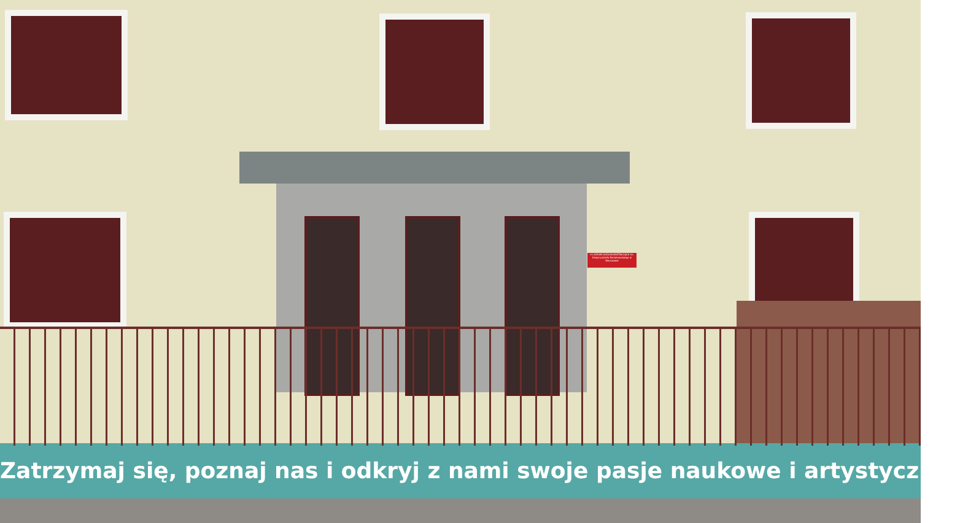V LICEUM OGÓLNOKSZTAŁCĄCE im. Księcia Józefa Poniatowskiego w Warszawie
Zatrzymaj się, poznaj nas i odkryj z nami swoje pasje naukowe i artystyczne!